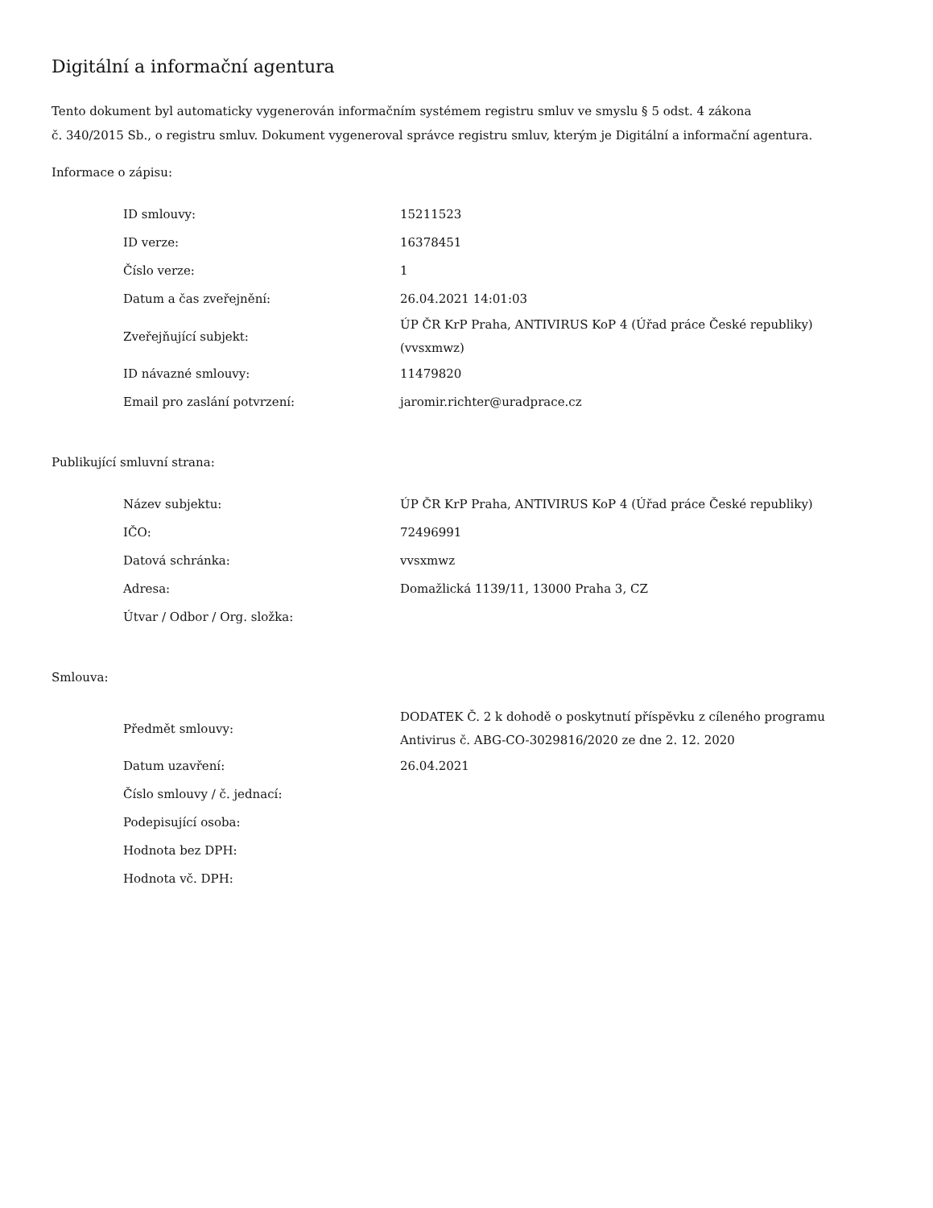Digitální a informační agentura
Tento dokument byl automaticky vygenerován informačním systémem registru smluv ve smyslu § 5 odst. 4 zákona
č. 340/2015 Sb., o registru smluv. Dokument vygeneroval správce registru smluv, kterým je Digitální a informační agentura.
Informace o zápisu:
| ID smlouvy: | 15211523 |
| ID verze: | 16378451 |
| Číslo verze: | 1 |
| Datum a čas zveřejnění: | 26.04.2021 14:01:03 |
| Zveřejňující subjekt: | ÚP ČR KrP Praha, ANTIVIRUS KoP 4 (Úřad práce České republiky) (vvsxmwz) |
| ID návazné smlouvy: | 11479820 |
| Email pro zaslání potvrzení: | jaromir.richter@uradprace.cz |
Publikující smluvní strana:
| Název subjektu: | ÚP ČR KrP Praha, ANTIVIRUS KoP 4 (Úřad práce České republiky) |
| IČO: | 72496991 |
| Datová schránka: | vvsxmwz |
| Adresa: | Domažlická 1139/11, 13000 Praha 3, CZ |
| Útvar / Odbor / Org. složka: | |
Smlouva:
| Předmět smlouvy: | DODATEK Č. 2 k dohodě o poskytnutí příspěvku z cíleného programu Antivirus č. ABG-CO-3029816/2020 ze dne 2. 12. 2020 |
| Datum uzavření: | 26.04.2021 |
| Číslo smlouvy / č. jednací: | |
| Podepisující osoba: | |
| Hodnota bez DPH: | |
| Hodnota vč. DPH: | |